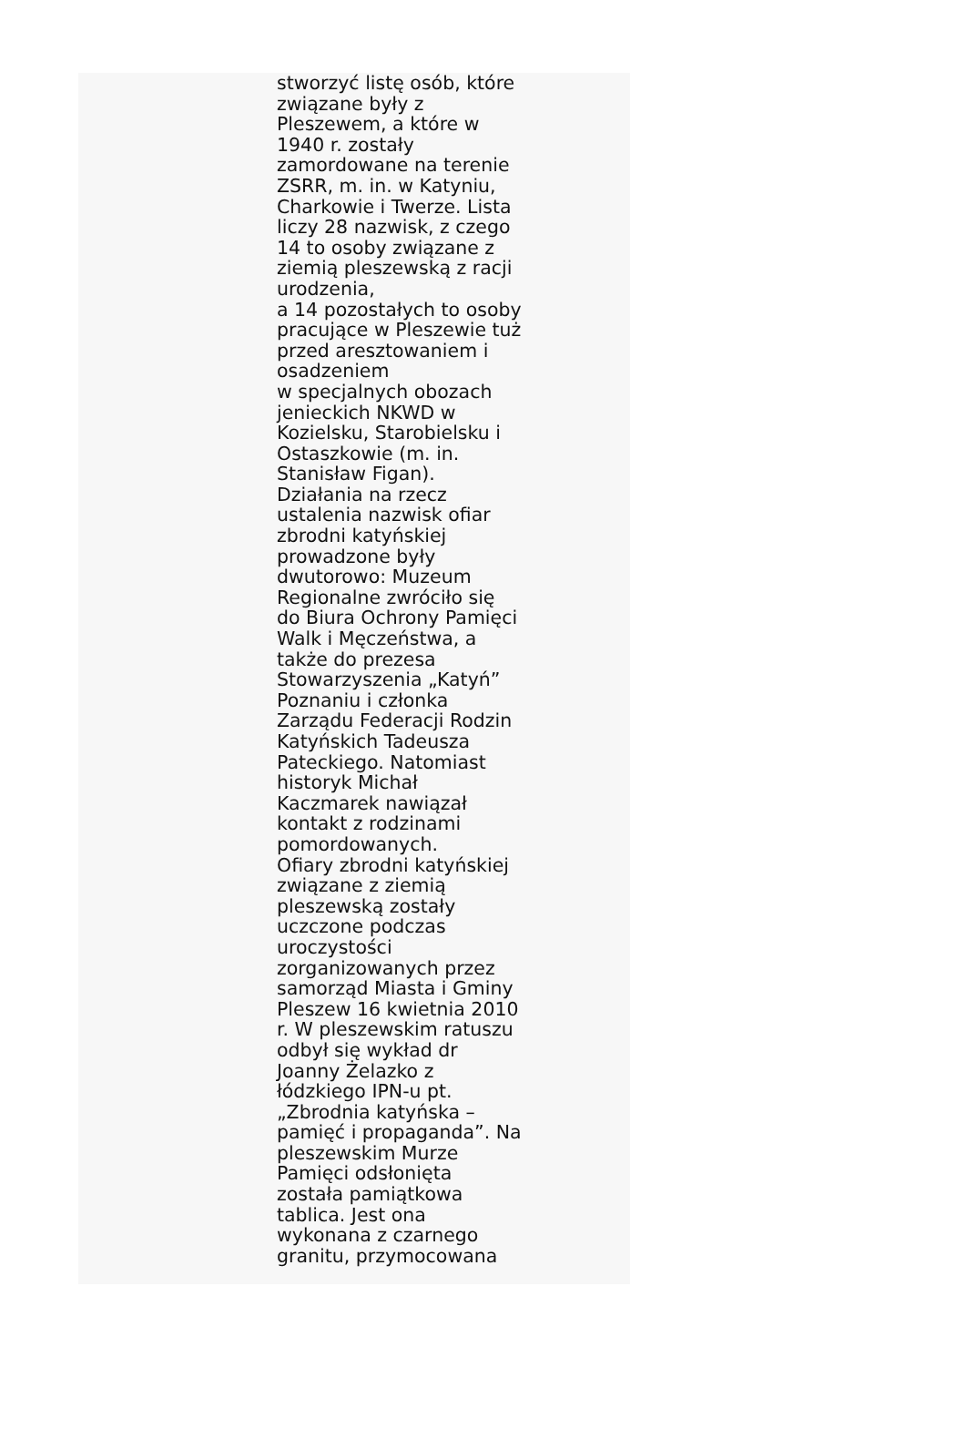stworzyć listę osób, które
związane były z
Pleszewem, a które w
1940 r. zostały
zamordowane na terenie
ZSRR, m. in. w Katyniu,
Charkowie i Twerze. Lista
liczy 28 nazwisk, z czego
14 to osoby związane z
ziemią pleszewską z racji
urodzenia,
a 14 pozostałych to osoby
pracujące w Pleszewie tuż
przed aresztowaniem i
osadzeniem
w specjalnych obozach
jenieckich NKWD w
Kozielsku, Starobielsku i
Ostaszkowie (m. in.
Stanisław Figan).
Działania na rzecz
ustalenia nazwisk ofiar
zbrodni katyńskiej
prowadzone były
dwutorowo: Muzeum
Regionalne zwróciło się
do Biura Ochrony Pamięci
Walk i Męczeństwa, a
także do prezesa
Stowarzyszenia „Katyń”
Poznaniu i członka
Zarządu Federacji Rodzin
Katyńskich Tadeusza
Pateckiego. Natomiast
historyk Michał
Kaczmarek nawiązał
kontakt z rodzinami
pomordowanych.
Ofiary zbrodni katyńskiej
związane z ziemią
pleszewską zostały
uczczone podczas
uroczystości
zorganizowanych przez
samorząd Miasta i Gminy
Pleszew 16 kwietnia 2010
r. W pleszewskim ratuszu
odbył się wykład dr
Joanny Żelazko z
łódzkiego IPN-u pt.
„Zbrodnia katyńska –
pamięć i propaganda”. Na
pleszewskim Murze
Pamięci odsłonięta
została pamiątkowa
tablica. Jest ona
wykonana z czarnego
granitu, przymocowana